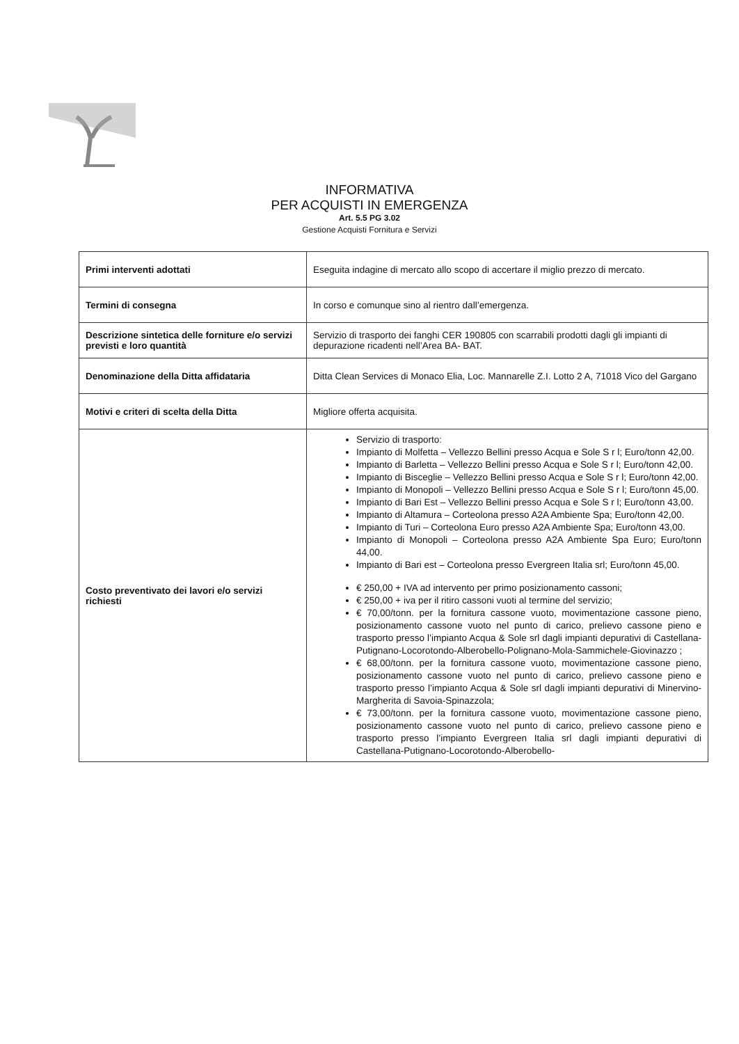INFORMATIVA
PER ACQUISTI IN EMERGENZA
Art. 5.5 PG 3.02
Gestione Acquisti Fornitura e Servizi
| Primi interventi adottati | Eseguita indagine di mercato allo scopo di accertare il miglio prezzo di mercato. |
| Termini di consegna | In corso e comunque sino al rientro dall’emergenza. |
| Descrizione sintetica delle forniture e/o servizi previsti e loro quantità | Servizio di trasporto dei fanghi CER 190805 con scarrabili prodotti dagli gli impianti di depurazione ricadenti nell’Area BA- BAT. |
| Denominazione della Ditta affidataria | Ditta Clean Services di Monaco Elia, Loc. Mannarelle Z.I. Lotto 2 A, 71018 Vico del Gargano |
| Motivi e criteri di scelta della Ditta | Migliore offerta acquisita. |
| Costo preventivato dei lavori e/o servizi richiesti | Servizio di trasporto: Impianto di Molfetta – Vellezzo Bellini presso Acqua e Sole S r l; Euro/tonn 42,00. Impianto di Barletta – Vellezzo Bellini presso Acqua e Sole S r l; Euro/tonn 42,00. Impianto di Bisceglie – Vellezzo Bellini presso Acqua e Sole S r l; Euro/tonn 42,00. Impianto di Monopoli – Vellezzo Bellini presso Acqua e Sole S r l; Euro/tonn 45,00. Impianto di Bari Est – Vellezzo Bellini presso Acqua e Sole S r l; Euro/tonn 43,00. Impianto di Altamura – Corteolona presso A2A Ambiente Spa; Euro/tonn 42,00. Impianto di Turi – Corteolona Euro presso A2A Ambiente Spa; Euro/tonn 43,00. Impianto di Monopoli – Corteolona presso A2A Ambiente Spa Euro; Euro/tonn 44,00. Impianto di Bari est – Corteolona presso Evergreen Italia srl; Euro/tonn 45,00. € 250,00 + IVA ad intervento per primo posizionamento cassoni; € 250,00 + iva per il ritiro cassoni vuoti al termine del servizio; € 70,00/tonn. per la fornitura cassone vuoto, movimentazione cassone pieno, posizionamento cassone vuoto nel punto di carico, prelievo cassone pieno e trasporto presso l’impianto Acqua & Sole srl dagli impianti depurativi di Castellana-Putignano-Locorotondo-Alberobello-Polignano-Mola-Sammichele-Giovinazzo ; € 68,00/tonn. per la fornitura cassone vuoto, movimentazione cassone pieno, posizionamento cassone vuoto nel punto di carico, prelievo cassone pieno e trasporto presso l’impianto Acqua & Sole srl dagli impianti depurativi di Minervino-Margherita di Savoia-Spinazzola; € 73,00/tonn. per la fornitura cassone vuoto, movimentazione cassone pieno, posizionamento cassone vuoto nel punto di carico, prelievo cassone pieno e trasporto presso l’impianto Evergreen Italia srl dagli impianti depurativi di Castellana-Putignano-Locorotondo-Alberobello- |